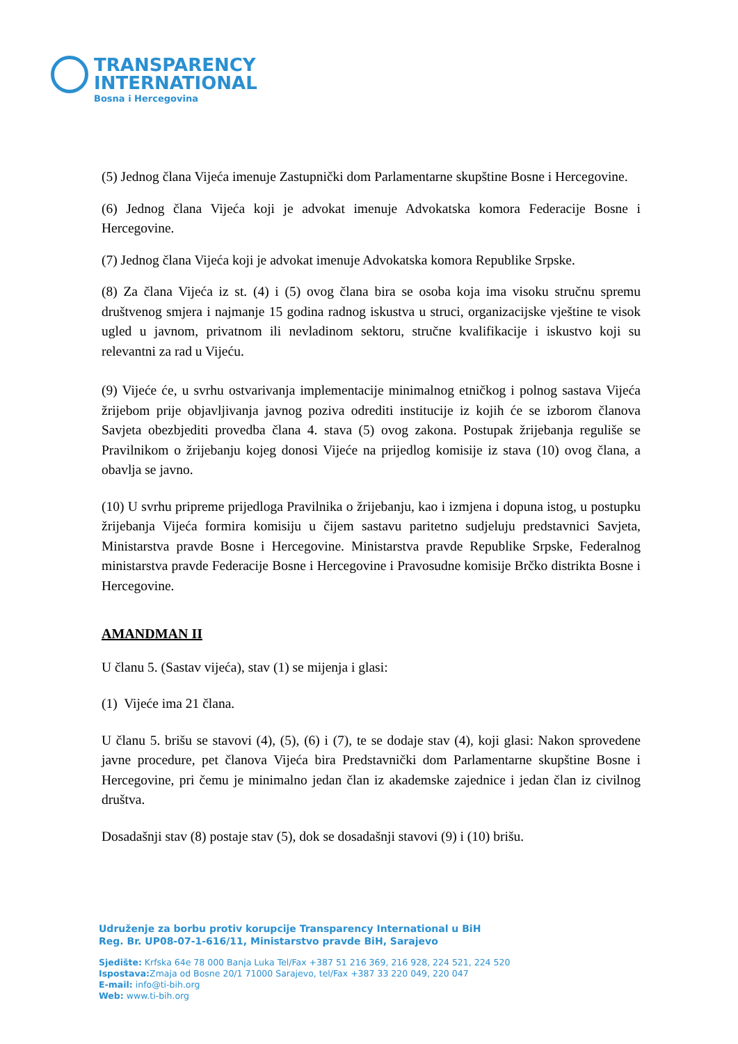TRANSPARENCY
INTERNATIONAL
Bosna i Hercegovina
(5) Jednog člana Vijeća imenuje Zastupnički dom Parlamentarne skupštine Bosne i Hercegovine.
(6) Jednog člana Vijeća koji je advokat imenuje Advokatska komora Federacije Bosne i Hercegovine.
(7) Jednog člana Vijeća koji je advokat imenuje Advokatska komora Republike Srpske.
(8) Za člana Vijeća iz st. (4) i (5) ovog člana bira se osoba koja ima visoku stručnu spremu društvenog smjera i najmanje 15 godina radnog iskustva u struci, organizacijske vještine te visok ugled u javnom, privatnom ili nevladinom sektoru, stručne kvalifikacije i iskustvo koji su relevantni za rad u Vijeću.
(9) Vijeće će, u svrhu ostvarivanja implementacije minimalnog etničkog i polnog sastava Vijeća žrijebom prije objavljivanja javnog poziva odrediti institucije iz kojih će se izborom članova Savjeta obezbjediti provedba člana 4. stava (5) ovog zakona. Postupak žrijebanja reguliše se Pravilnikom o žrijebanju kojeg donosi Vijeće na prijedlog komisije iz stava (10) ovog člana, a obavlja se javno.
(10) U svrhu pripreme prijedloga Pravilnika o žrijebanju, kao i izmjena i dopuna istog, u postupku žrijebanja Vijeća formira komisiju u čijem sastavu paritetno sudjeluju predstavnici Savjeta, Ministarstva pravde Bosne i Hercegovine. Ministarstva pravde Republike Srpske, Federalnog ministarstva pravde Federacije Bosne i Hercegovine i Pravosudne komisije Brčko distrikta Bosne i Hercegovine.
AMANDMAN II
U članu 5. (Sastav vijeća), stav (1) se mijenja i glasi:
(1) Vijeće ima 21 člana.
U članu 5. brišu se stavovi (4), (5), (6) i (7), te se dodaje stav (4), koji glasi: Nakon sprovedene javne procedure, pet članova Vijeća bira Predstavnički dom Parlamentarne skupštine Bosne i Hercegovine, pri čemu je minimalno jedan član iz akademske zajednice i jedan član iz civilnog društva.
Dosadašnji stav (8) postaje stav (5), dok se dosadašnji stavovi (9) i (10) brišu.
Udruženje za borbu protiv korupcije Transparency International u BiH
Reg. Br. UP08-07-1-616/11, Ministarstvo pravde BiH, Sarajevo
Sjedište: Krfska 64e 78 000 Banja Luka Tel/Fax +387 51 216 369, 216 928, 224 521, 224 520
Ispostava: Zmaja od Bosne 20/1 71000 Sarajevo, tel/Fax +387 33 220 049, 220 047
E-mail: info@ti-bih.org
Web: www.ti-bih.org